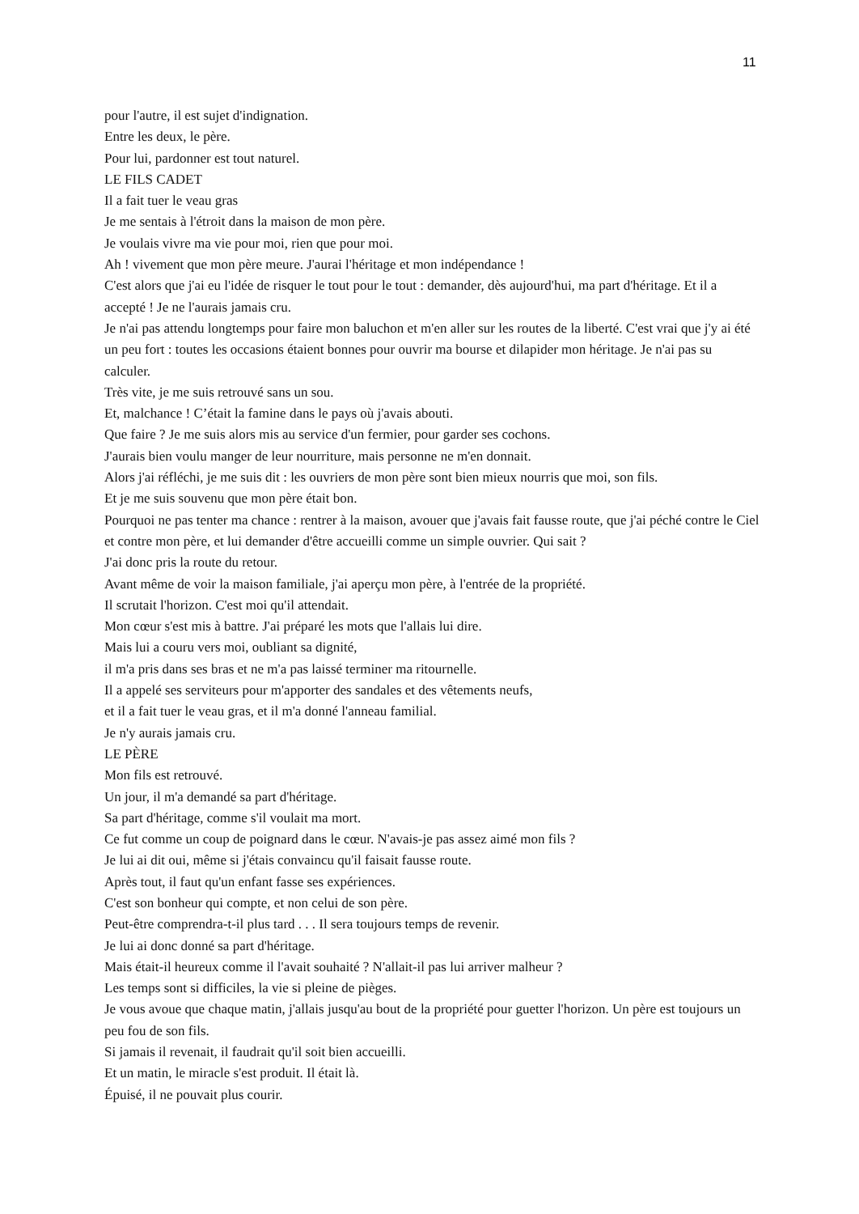11
pour l'autre, il est sujet d'indignation.
Entre les deux, le père.
Pour lui, pardonner est tout naturel.
LE FILS CADET
Il a fait tuer le veau gras
Je me sentais à l'étroit dans la maison de mon père.
Je voulais vivre ma vie pour moi, rien que pour moi.
Ah ! vivement que mon père meure. J'aurai l'héritage et mon indépendance !
C'est alors que j'ai eu l'idée de risquer le tout pour le tout : demander, dès aujourd'hui, ma part d'héritage. Et il a accepté ! Je ne l'aurais jamais cru.
Je n'ai pas attendu longtemps pour faire mon baluchon et m'en aller sur les routes de la liberté. C'est vrai que j'y ai été un peu fort : toutes les occasions étaient bonnes pour ouvrir ma bourse et dilapider mon héritage. Je n'ai pas su calculer.
Très vite, je me suis retrouvé sans un sou.
Et, malchance ! C’était la famine dans le pays où j'avais abouti.
Que faire ? Je me suis alors mis au service d'un fermier, pour garder ses cochons.
J'aurais bien voulu manger de leur nourriture, mais personne ne m'en donnait.
Alors j'ai réfléchi, je me suis dit : les ouvriers de mon père sont bien mieux nourris que moi, son fils.
Et je me suis souvenu que mon père était bon.
Pourquoi ne pas tenter ma chance : rentrer à la maison, avouer que j'avais fait fausse route, que j'ai péché contre le Ciel et contre mon père, et lui demander d'être accueilli comme un simple ouvrier. Qui sait ?
J'ai donc pris la route du retour.
Avant même de voir la maison familiale, j'ai aperçu mon père, à l'entrée de la propriété.
Il scrutait l'horizon. C'est moi qu'il attendait.
Mon cœur s'est mis à battre. J'ai préparé les mots que l'allais lui dire.
Mais lui a couru vers moi, oubliant sa dignité,
il m'a pris dans ses bras et ne m'a pas laissé terminer ma ritournelle.
Il a appelé ses serviteurs pour m'apporter des sandales et des vêtements neufs,
et il a fait tuer le veau gras, et il m'a donné l'anneau familial.
Je n'y aurais jamais cru.
LE PÈRE
Mon fils est retrouvé.
Un jour, il m'a demandé sa part d'héritage.
Sa part d'héritage, comme s'il voulait ma mort.
Ce fut comme un coup de poignard dans le cœur. N'avais-je pas assez aimé mon fils ?
Je lui ai dit oui, même si j'étais convaincu qu'il faisait fausse route.
Après tout, il faut qu'un enfant fasse ses expériences.
C'est son bonheur qui compte, et non celui de son père.
Peut-être comprendra-t-il plus tard . . . Il sera toujours temps de revenir.
Je lui ai donc donné sa part d'héritage.
Mais était-il heureux comme il l'avait souhaité ? N'allait-il pas lui arriver malheur ?
Les temps sont si difficiles, la vie si pleine de pièges.
Je vous avoue que chaque matin, j'allais jusqu'au bout de la propriété pour guetter l'horizon. Un père est toujours un peu fou de son fils.
Si jamais il revenait, il faudrait qu'il soit bien accueilli.
Et un matin, le miracle s'est produit. Il était là.
Épuisé, il ne pouvait plus courir.